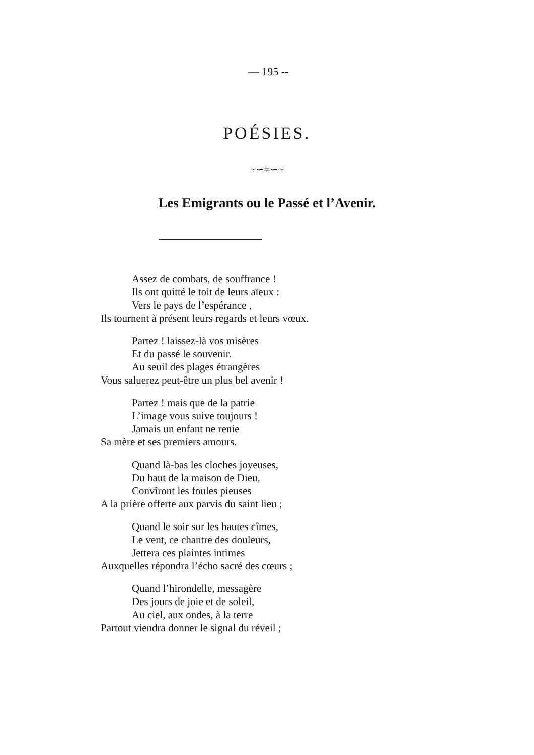— 195 --
POÉSIES.
~∽≈∽~
Les Emigrants ou le Passé et l’Avenir.
Assez de combats, de souffrance !
Ils ont quitté le toit de leurs aïeux :
Vers le pays de l’espérance ,
Ils tournent à présent leurs regards et leurs vœux.
Partez ! laissez-là vos misères
Et du passé le souvenir.
Au seuil des plages étrangères
Vous saluerez peut-être un plus bel avenir !
Partez ! mais que de la patrie
L’image vous suive toujours !
Jamais un enfant ne renie
Sa mère et ses premiers amours.
Quand là-bas les cloches joyeuses,
Du haut de la maison de Dieu,
Convîront les foules pieuses
A la prière offerte aux parvis du saint lieu ;
Quand le soir sur les hautes cîmes,
Le vent, ce chantre des douleurs,
Jettera ces plaintes intimes
Auxquelles répondra l’écho sacré des cœurs ;
Quand l’hirondelle, messagère
Des jours de joie et de soleil,
Au ciel, aux ondes, à la terre
Partout viendra donner le signal du réveil ;